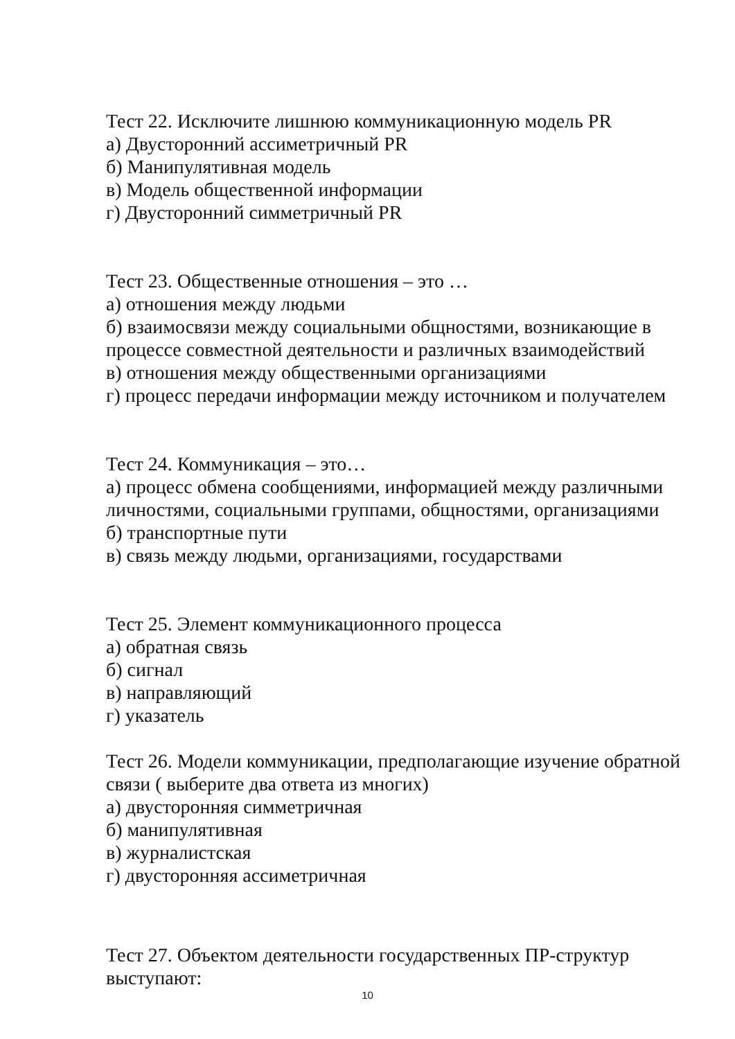Тест 22. Исключите лишнюю коммуникационную модель PR
а) Двусторонний ассиметричный PR
б) Манипулятивная модель
в) Модель общественной информации
г) Двусторонний симметричный PR
Тест 23. Общественные отношения – это …
а) отношения между людьми
б) взаимосвязи между социальными общностями, возникающие в процессе совместной деятельности и различных взаимодействий
в) отношения между общественными организациями
г) процесс передачи информации между источником и получателем
Тест 24. Коммуникация – это…
а) процесс обмена сообщениями, информацией между различными личностями, социальными группами, общностями, организациями
б) транспортные пути
в) связь между людьми, организациями, государствами
Тест 25. Элемент коммуникационного процесса
а) обратная связь
б) сигнал
в) направляющий
г) указатель
Тест 26. Модели коммуникации, предполагающие изучение обратной связи ( выберите два ответа из многих)
а) двусторонняя симметричная
б) манипулятивная
в) журналистская
г) двусторонняя ассиметричная
Тест 27. Объектом деятельности государственных ПР-структур выступают:
10